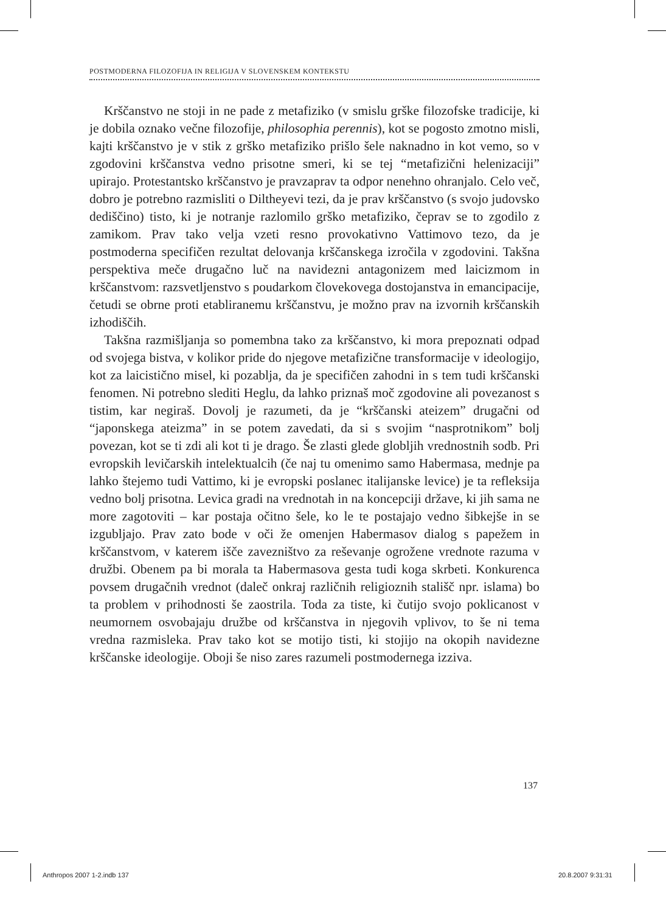POSTMODERNA FILOZOFIJA IN RELIGIJA V SLOVENSKEM KONTEKSTU
Krščanstvo ne stoji in ne pade z metafiziko (v smislu grške filozofske tradicije, ki je dobila oznako večne filozofije, philosophia perennis), kot se pogosto zmotno misli, kajti krščanstvo je v stik z grško metafiziko prišlo šele naknadno in kot vemo, so v zgodovini krščanstva vedno prisotne smeri, ki se tej “metafizični helenizaciji” upirajo. Protestantsko krščanstvo je pravzaprav ta odpor nenehno ohranjalo. Celo več, dobro je potrebno razmisliti o Diltheyevi tezi, da je prav krščanstvo (s svojo judovsko dediščino) tisto, ki je notranje razlomilo grško metafiziko, čeprav se to zgodilo z zamikom. Prav tako velja vzeti resno provokativno Vattimovo tezo, da je postmoderna specifičen rezultat delovanja krščanskega izročila v zgodovini. Takšna perspektiva meče drugačno luč na navidezni antagonizem med laicizmom in krščanstvom: razsvetljenstvo s poudarkom človekovega dostojanstva in emancipacije, četudi se obrne proti etabliranemu krščanstvu, je možno prav na izvornih krščanskih izhodiščih.
Takšna razmišljanja so pomembna tako za krščanstvo, ki mora prepoznati odpad od svojega bistva, v kolikor pride do njegove metafizične transformacije v ideologijo, kot za laicistično misel, ki pozablja, da je specifičen zahodni in s tem tudi krščanski fenomen. Ni potrebno slediti Heglu, da lahko priznaš moč zgodovine ali povezanost s tistim, kar negiraš. Dovolj je razumeti, da je “krščanski ateizem” drugačni od “japonskega ateizma” in se potem zavedati, da si s svojim “nasprotnikom” bolj povezan, kot se ti zdi ali kot ti je drago. Še zlasti glede globljih vrednostnih sodb. Pri evropskih levičarskih intelektualcih (če naj tu omenimo samo Habermasa, mednje pa lahko štejemo tudi Vattimo, ki je evropski poslanec italijanske levice) je ta refleksija vedno bolj prisotna. Levica gradi na vrednotah in na koncepciji države, ki jih sama ne more zagotoviti – kar postaja očitno šele, ko le te postajajo vedno šibkejše in se izgubljajo. Prav zato bode v oči že omenjen Habermasov dialog s papežem in krščanstvom, v katerem išče zavezništvo za reševanje ogrožene vrednote razuma v družbi. Obenem pa bi morala ta Habermasova gesta tudi koga skrbeti. Konkurenca povsem drugačnih vrednot (daleč onkraj različnih religioznih stališč npr. islama) bo ta problem v prihodnosti še zaostrila. Toda za tiste, ki čutijo svojo poklicanost v neumornem osvobajaju družbe od krščanstva in njegovih vplivov, to še ni tema vredna razmisleka. Prav tako kot se motijo tisti, ki stojijo na okopih navidezne krščanske ideologije. Oboji še niso zares razumeli postmodernega izziva.
137
Anthropos 2007 1-2.indb 137 20.8.2007 9:31:31